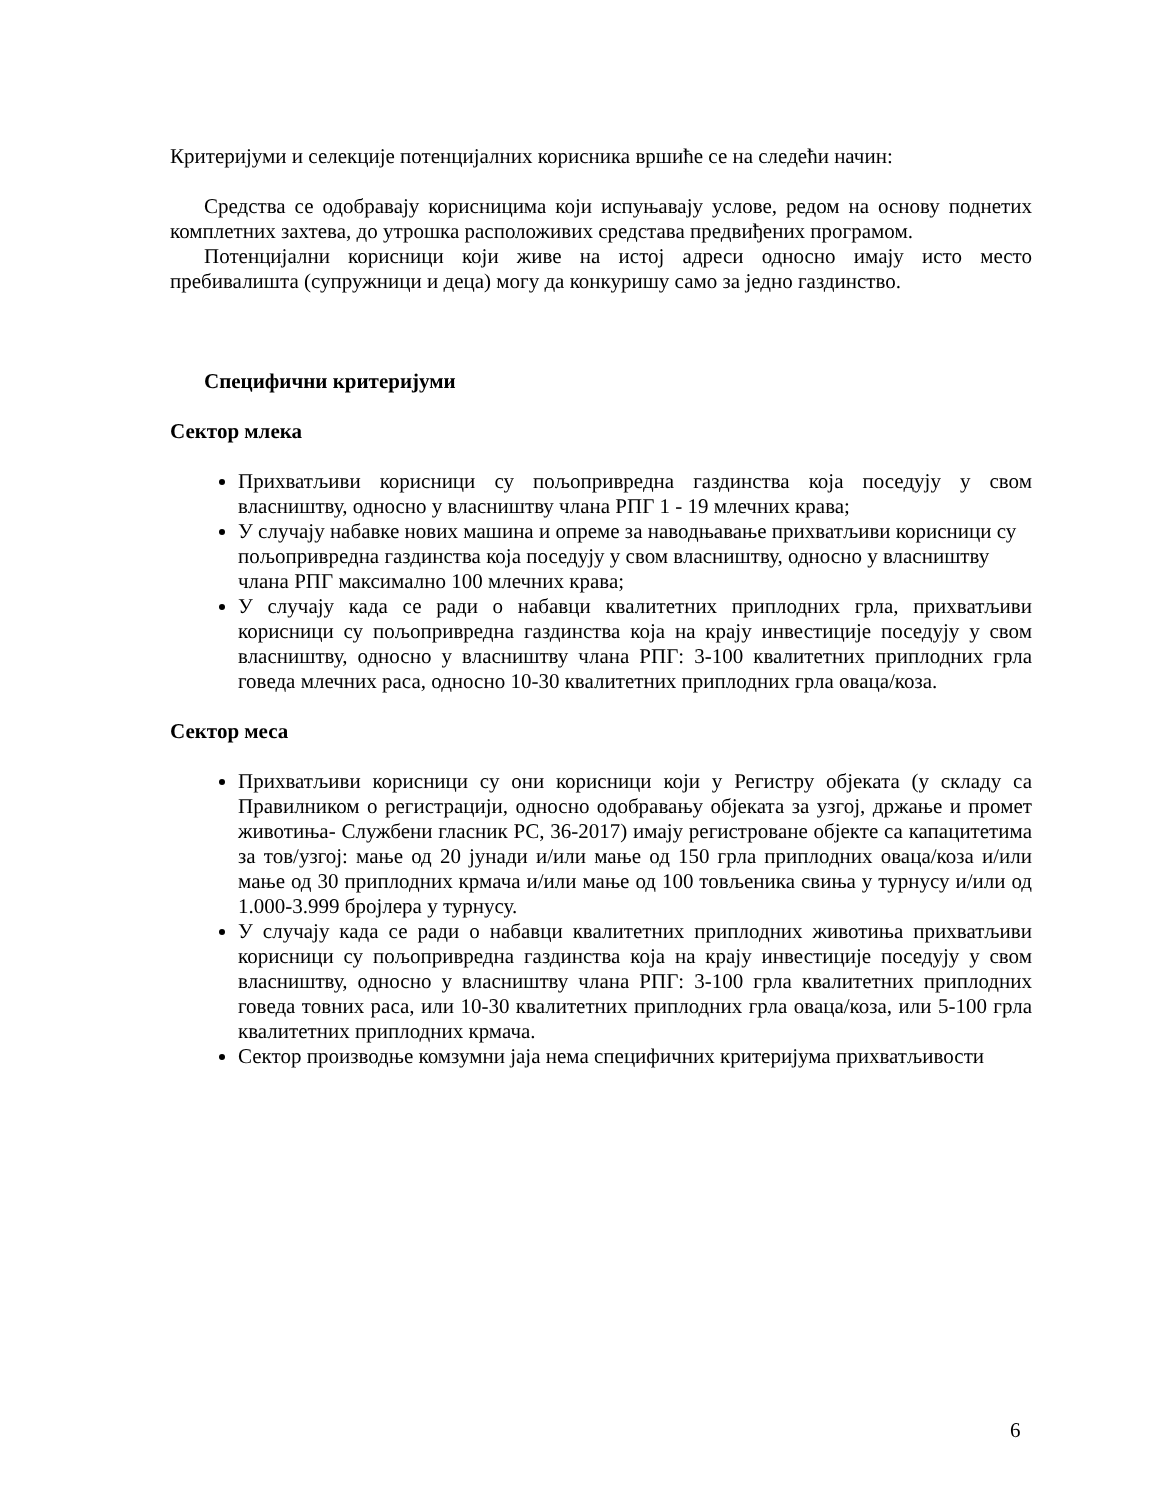Критеријуми и селекције потенцијалних корисника вршиће се на следећи начин:
Средства се одобравају корисницима који испуњавају услове, редом на основу поднетих комплетних захтева, до утрошка расположивих средстава предвиђених програмом.
Потенцијални корисници који живе на истој адреси односно имају исто место пребивалишта (супружници и деца) могу да конкуришу само за једно газдинство.
Специфични критеријуми
Сектор млека
Прихватљиви корисници су пољопривредна газдинства која поседују у свом власништву, односно у власништву члана РПГ 1 - 19 млечних крава;
У случају набавке нових машина и опреме за наводњавање прихватљиви корисници су пољопривредна газдинства која поседују у свом власништву, односно у власништву члана РПГ максимално 100 млечних крава;
У случају када се ради о набавци квалитетних приплодних грла, прихватљиви корисници су пољопривредна газдинства која на крају инвестиције поседују у свом власништву, односно у власништву члана РПГ: 3-100 квалитетних приплодних грла говеда млечних раса, односно 10-30 квалитетних приплодних грла оваца/коза.
Сектор меса
Прихватљиви корисници су они корисници који у Регистру објеката (у складу са Правилником о регистрацији, односно одобравању објеката за узгој, држање и промет животиња- Службени гласник РС, 36-2017) имају регистроване објекте са капацитетима за тов/узгој: мање од 20 јунади и/или мање од 150 грла приплодних оваца/коза и/или мање од 30 приплодних крмача и/или мање од 100 товљеника свиња у турнусу и/или од 1.000-3.999 бројлера у турнусу.
У случају када се ради о набавци квалитетних приплодних животиња прихватљиви корисници су пољопривредна газдинства која на крају инвестиције поседују у свом власништву, односно у власништву члана РПГ: 3-100 грла квалитетних приплодних говеда товних раса, или 10-30 квалитетних приплодних грла оваца/коза, или 5-100 грла квалитетних приплодних крмача.
Сектор производње комзумни јаја нема специфичних критеријума прихватљивости
6